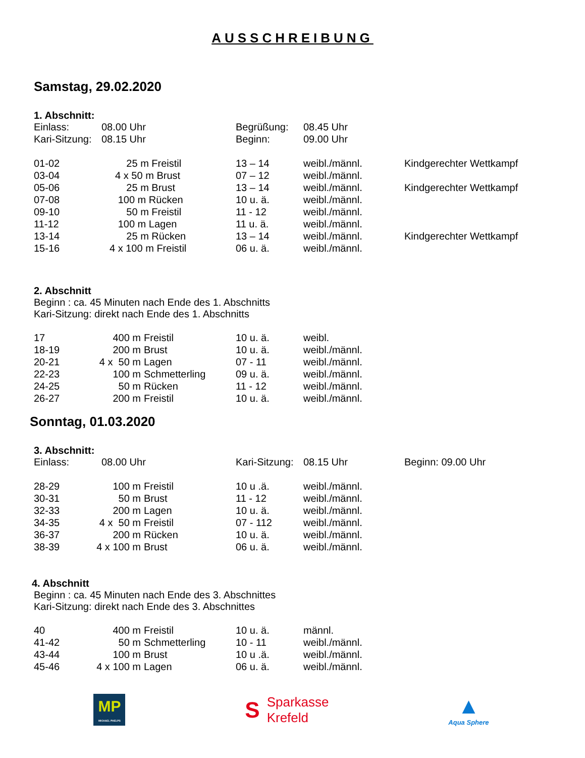AUSSCHREIBUNG
Samstag, 29.02.2020
1. Abschnitt:
| Einlass: | 08.00 Uhr | Begrüßung: | 08.45 Uhr |
| Kari-Sitzung: | 08.15 Uhr | Beginn: | 09.00 Uhr |
| 01-02 | 25 m Freistil | 13 – 14 | weibl./männl. | Kindgerechter Wettkampf |
| 03-04 | 4 x 50 m Brust | 07 – 12 | weibl./männl. | |
| 05-06 | 25 m Brust | 13 – 14 | weibl./männl. | Kindgerechter Wettkampf |
| 07-08 | 100 m Rücken | 10 u. ä. | weibl./männl. | |
| 09-10 | 50 m Freistil | 11 - 12 | weibl./männl. | |
| 11-12 | 100 m Lagen | 11 u. ä. | weibl./männl. | |
| 13-14 | 25 m Rücken | 13 – 14 | weibl./männl. | Kindgerechter Wettkampf |
| 15-16 | 4 x 100 m Freistil | 06 u. ä. | weibl./männl. | |
2. Abschnitt
Beginn : ca. 45 Minuten nach Ende des 1. Abschnitts
Kari-Sitzung: direkt nach Ende des 1. Abschnitts
| 17 | 400 m | Freistil | 10 u. ä. | weibl. |
| 18-19 | 200 m | Brust | 10 u. ä. | weibl./männl. |
| 20-21 | 4 x 50 m | Lagen | 07 - 11 | weibl./männl. |
| 22-23 | 100 m | Schmetterling | 09 u. ä. | weibl./männl. |
| 24-25 | 50 m | Rücken | 11 - 12 | weibl./männl. |
| 26-27 | 200 m | Freistil | 10 u. ä. | weibl./männl. |
Sonntag, 01.03.2020
3. Abschnitt:
| Einlass: | 08.00 Uhr | Kari-Sitzung: | 08.15 Uhr | Beginn: 09.00 Uhr |
| 28-29 | 100 m | Freistil | 10 u .ä. | weibl./männl. |
| 30-31 | 50 m | Brust | 11 - 12 | weibl./männl. |
| 32-33 | 200 m | Lagen | 10 u. ä. | weibl./männl. |
| 34-35 | 4 x 50 m | Freistil | 07 - 112 | weibl./männl. |
| 36-37 | 200 m | Rücken | 10 u. ä. | weibl./männl. |
| 38-39 | 4 x 100 m | Brust | 06 u. ä. | weibl./männl. |
4. Abschnitt
Beginn : ca. 45 Minuten nach Ende des 3. Abschnittes
Kari-Sitzung: direkt nach Ende des 3. Abschnittes
| 40 | 400 m | Freistil | 10 u. ä. | männl. |
| 41-42 | 50 m | Schmetterling | 10 - 11 | weibl./männl. |
| 43-44 | 100 m | Brust | 10 u .ä. | weibl./männl. |
| 45-46 | 4 x 100 m | Lagen | 06 u. ä. | weibl./männl. |
MP
MICHAEL PHELPS
S Sparkasse
Krefeld
▲
Aqua Sphere